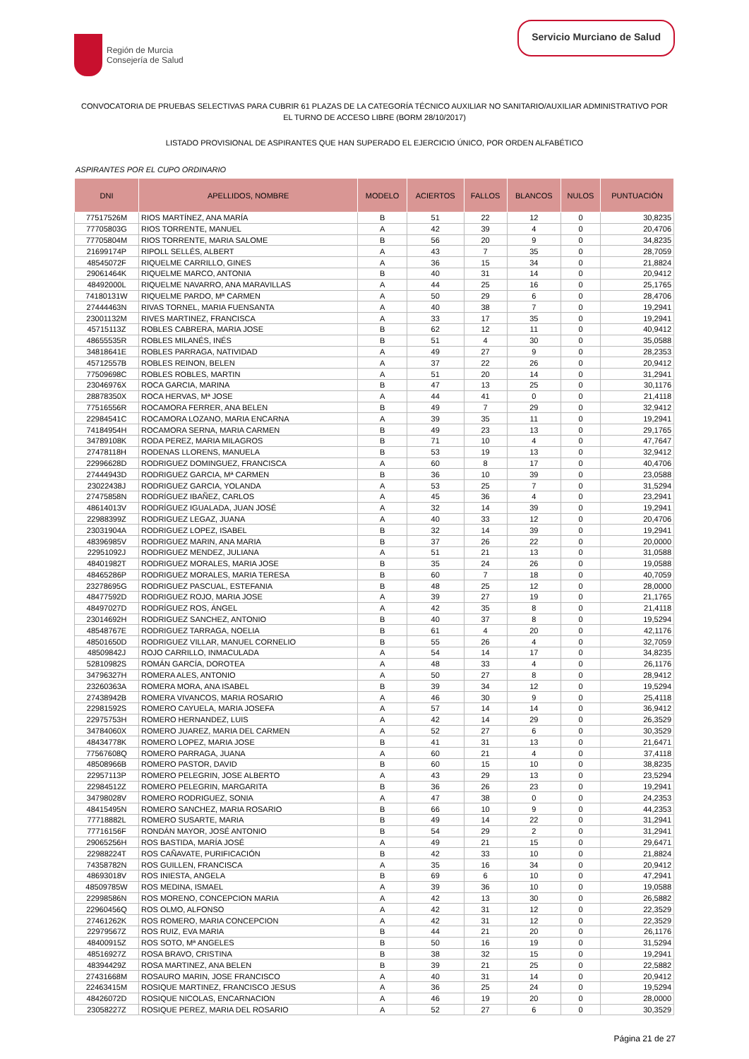Región de Murcia
Consejería de Salud
Servicio Murciano de Salud
CONVOCATORIA DE PRUEBAS SELECTIVAS PARA CUBRIR 61 PLAZAS DE LA CATEGORÍA TÉCNICO AUXILIAR NO SANITARIO/AUXILIAR ADMINISTRATIVO POR EL TURNO DE ACCESO LIBRE (BORM 28/10/2017)
LISTADO PROVISIONAL DE ASPIRANTES QUE HAN SUPERADO EL EJERCICIO ÚNICO, POR ORDEN ALFABÉTICO
ASPIRANTES POR EL CUPO ORDINARIO
| DNI | APELLIDOS, NOMBRE | MODELO | ACIERTOS | FALLOS | BLANCOS | NULOS | PUNTUACIÓN |
| --- | --- | --- | --- | --- | --- | --- | --- |
| 77517526M | RIOS MARTÍNEZ, ANA MARÍA | B | 51 | 22 | 12 | 0 | 30,8235 |
| 77705803G | RIOS TORRENTE, MANUEL | A | 42 | 39 | 4 | 0 | 20,4706 |
| 77705804M | RIOS TORRENTE, MARIA SALOME | B | 56 | 20 | 9 | 0 | 34,8235 |
| 21699174P | RIPOLL SELLÉS, ALBERT | A | 43 | 7 | 35 | 0 | 28,7059 |
| 48545072F | RIQUELME CARRILLO, GINES | A | 36 | 15 | 34 | 0 | 21,8824 |
| 29061464K | RIQUELME MARCO, ANTONIA | B | 40 | 31 | 14 | 0 | 20,9412 |
| 48492000L | RIQUELME NAVARRO, ANA MARAVILLAS | A | 44 | 25 | 16 | 0 | 25,1765 |
| 74180131W | RIQUELME PARDO, Mª CARMEN | A | 50 | 29 | 6 | 0 | 28,4706 |
| 27444463N | RIVAS TORNEL, MARIA FUENSANTA | A | 40 | 38 | 7 | 0 | 19,2941 |
| 23001132M | RIVES MARTINEZ, FRANCISCA | A | 33 | 17 | 35 | 0 | 19,2941 |
| 45715113Z | ROBLES CABRERA, MARIA JOSE | B | 62 | 12 | 11 | 0 | 40,9412 |
| 48655535R | ROBLES MILANÉS, INÉS | B | 51 | 4 | 30 | 0 | 35,0588 |
| 34818641E | ROBLES PARRAGA, NATIVIDAD | A | 49 | 27 | 9 | 0 | 28,2353 |
| 45712557B | ROBLES REINON, BELEN | A | 37 | 22 | 26 | 0 | 20,9412 |
| 77509698C | ROBLES ROBLES, MARTIN | A | 51 | 20 | 14 | 0 | 31,2941 |
| 23046976X | ROCA GARCIA, MARINA | B | 47 | 13 | 25 | 0 | 30,1176 |
| 28878350X | ROCA HERVAS, Mª JOSE | A | 44 | 41 | 0 | 0 | 21,4118 |
| 77516556R | ROCAMORA FERRER, ANA BELEN | B | 49 | 7 | 29 | 0 | 32,9412 |
| 22984541C | ROCAMORA LOZANO, MARIA ENCARNA | A | 39 | 35 | 11 | 0 | 19,2941 |
| 74184954H | ROCAMORA SERNA, MARIA CARMEN | B | 49 | 23 | 13 | 0 | 29,1765 |
| 34789108K | RODA PEREZ, MARIA MILAGROS | B | 71 | 10 | 4 | 0 | 47,7647 |
| 27478118H | RODENAS LLORENS, MANUELA | B | 53 | 19 | 13 | 0 | 32,9412 |
| 22996628D | RODRIGUEZ DOMINGUEZ, FRANCISCA | A | 60 | 8 | 17 | 0 | 40,4706 |
| 27444943D | RODRIGUEZ GARCIA, Mª CARMEN | B | 36 | 10 | 39 | 0 | 23,0588 |
| 23022438J | RODRIGUEZ GARCIA, YOLANDA | A | 53 | 25 | 7 | 0 | 31,5294 |
| 27475858N | RODRÍGUEZ IBAÑEZ, CARLOS | A | 45 | 36 | 4 | 0 | 23,2941 |
| 48614013V | RODRÍGUEZ IGUALADA, JUAN JOSÉ | A | 32 | 14 | 39 | 0 | 19,2941 |
| 22988399Z | RODRIGUEZ LEGAZ, JUANA | A | 40 | 33 | 12 | 0 | 20,4706 |
| 23031904A | RODRIGUEZ LOPEZ, ISABEL | B | 32 | 14 | 39 | 0 | 19,2941 |
| 48396985V | RODRIGUEZ MARIN, ANA MARIA | B | 37 | 26 | 22 | 0 | 20,0000 |
| 22951092J | RODRIGUEZ MENDEZ, JULIANA | A | 51 | 21 | 13 | 0 | 31,0588 |
| 48401982T | RODRIGUEZ MORALES, MARIA JOSE | B | 35 | 24 | 26 | 0 | 19,0588 |
| 48465286P | RODRIGUEZ MORALES, MARIA TERESA | B | 60 | 7 | 18 | 0 | 40,7059 |
| 23278695G | RODRIGUEZ PASCUAL, ESTEFANIA | B | 48 | 25 | 12 | 0 | 28,0000 |
| 48477592D | RODRIGUEZ ROJO, MARIA JOSE | A | 39 | 27 | 19 | 0 | 21,1765 |
| 48497027D | RODRÍGUEZ ROS, ÁNGEL | A | 42 | 35 | 8 | 0 | 21,4118 |
| 23014692H | RODRIGUEZ SANCHEZ, ANTONIO | B | 40 | 37 | 8 | 0 | 19,5294 |
| 48548767E | RODRIGUEZ TARRAGA, NOELIA | B | 61 | 4 | 20 | 0 | 42,1176 |
| 48501650D | RODRIGUEZ VILLAR, MANUEL CORNELIO | B | 55 | 26 | 4 | 0 | 32,7059 |
| 48509842J | ROJO CARRILLO, INMACULADA | A | 54 | 14 | 17 | 0 | 34,8235 |
| 52810982S | ROMÁN GARCÍA, DOROTEA | A | 48 | 33 | 4 | 0 | 26,1176 |
| 34796327H | ROMERA ALES, ANTONIO | A | 50 | 27 | 8 | 0 | 28,9412 |
| 23260363A | ROMERA MORA, ANA ISABEL | B | 39 | 34 | 12 | 0 | 19,5294 |
| 27438942B | ROMERA VIVANCOS, MARIA ROSARIO | A | 46 | 30 | 9 | 0 | 25,4118 |
| 22981592S | ROMERO CAYUELA, MARIA JOSEFA | A | 57 | 14 | 14 | 0 | 36,9412 |
| 22975753H | ROMERO HERNANDEZ, LUIS | A | 42 | 14 | 29 | 0 | 26,3529 |
| 34784060X | ROMERO JUAREZ, MARIA DEL CARMEN | A | 52 | 27 | 6 | 0 | 30,3529 |
| 48434778K | ROMERO LOPEZ, MARIA JOSE | B | 41 | 31 | 13 | 0 | 21,6471 |
| 77567608Q | ROMERO PARRAGA, JUANA | A | 60 | 21 | 4 | 0 | 37,4118 |
| 48508966B | ROMERO PASTOR, DAVID | B | 60 | 15 | 10 | 0 | 38,8235 |
| 22957113P | ROMERO PELEGRIN, JOSE ALBERTO | A | 43 | 29 | 13 | 0 | 23,5294 |
| 22984512Z | ROMERO PELEGRIN, MARGARITA | B | 36 | 26 | 23 | 0 | 19,2941 |
| 34798028V | ROMERO RODRIGUEZ, SONIA | A | 47 | 38 | 0 | 0 | 24,2353 |
| 48415495N | ROMERO SANCHEZ, MARIA ROSARIO | B | 66 | 10 | 9 | 0 | 44,2353 |
| 77718882L | ROMERO SUSARTE, MARIA | B | 49 | 14 | 22 | 0 | 31,2941 |
| 77716156F | RONDÁN MAYOR, JOSÉ ANTONIO | B | 54 | 29 | 2 | 0 | 31,2941 |
| 29065256H | ROS BASTIDA, MARÍA JOSÉ | A | 49 | 21 | 15 | 0 | 29,6471 |
| 22988224T | ROS CAÑAVATE, PURIFICACIÓN | B | 42 | 33 | 10 | 0 | 21,8824 |
| 74358782N | ROS GUILLEN, FRANCISCA | A | 35 | 16 | 34 | 0 | 20,9412 |
| 48693018V | ROS INIESTA, ANGELA | B | 69 | 6 | 10 | 0 | 47,2941 |
| 48509785W | ROS MEDINA, ISMAEL | A | 39 | 36 | 10 | 0 | 19,0588 |
| 22998586N | ROS MORENO, CONCEPCION MARIA | A | 42 | 13 | 30 | 0 | 26,5882 |
| 22960456Q | ROS OLMO, ALFONSO | A | 42 | 31 | 12 | 0 | 22,3529 |
| 27461262K | ROS ROMERO, MARIA CONCEPCION | A | 42 | 31 | 12 | 0 | 22,3529 |
| 22979567Z | ROS RUIZ, EVA MARIA | B | 44 | 21 | 20 | 0 | 26,1176 |
| 48400915Z | ROS SOTO, Mª ANGELES | B | 50 | 16 | 19 | 0 | 31,5294 |
| 48516927Z | ROSA BRAVO, CRISTINA | B | 38 | 32 | 15 | 0 | 19,2941 |
| 48394429Z | ROSA MARTINEZ, ANA BELEN | B | 39 | 21 | 25 | 0 | 22,5882 |
| 27431668M | ROSAURO MARIN, JOSE FRANCISCO | A | 40 | 31 | 14 | 0 | 20,9412 |
| 22463415M | ROSIQUE MARTINEZ, FRANCISCO JESUS | A | 36 | 25 | 24 | 0 | 19,5294 |
| 48426072D | ROSIQUE NICOLAS, ENCARNACION | A | 46 | 19 | 20 | 0 | 28,0000 |
| 23058227Z | ROSIQUE PEREZ, MARIA DEL ROSARIO | A | 52 | 27 | 6 | 0 | 30,3529 |
Página 21 de 27